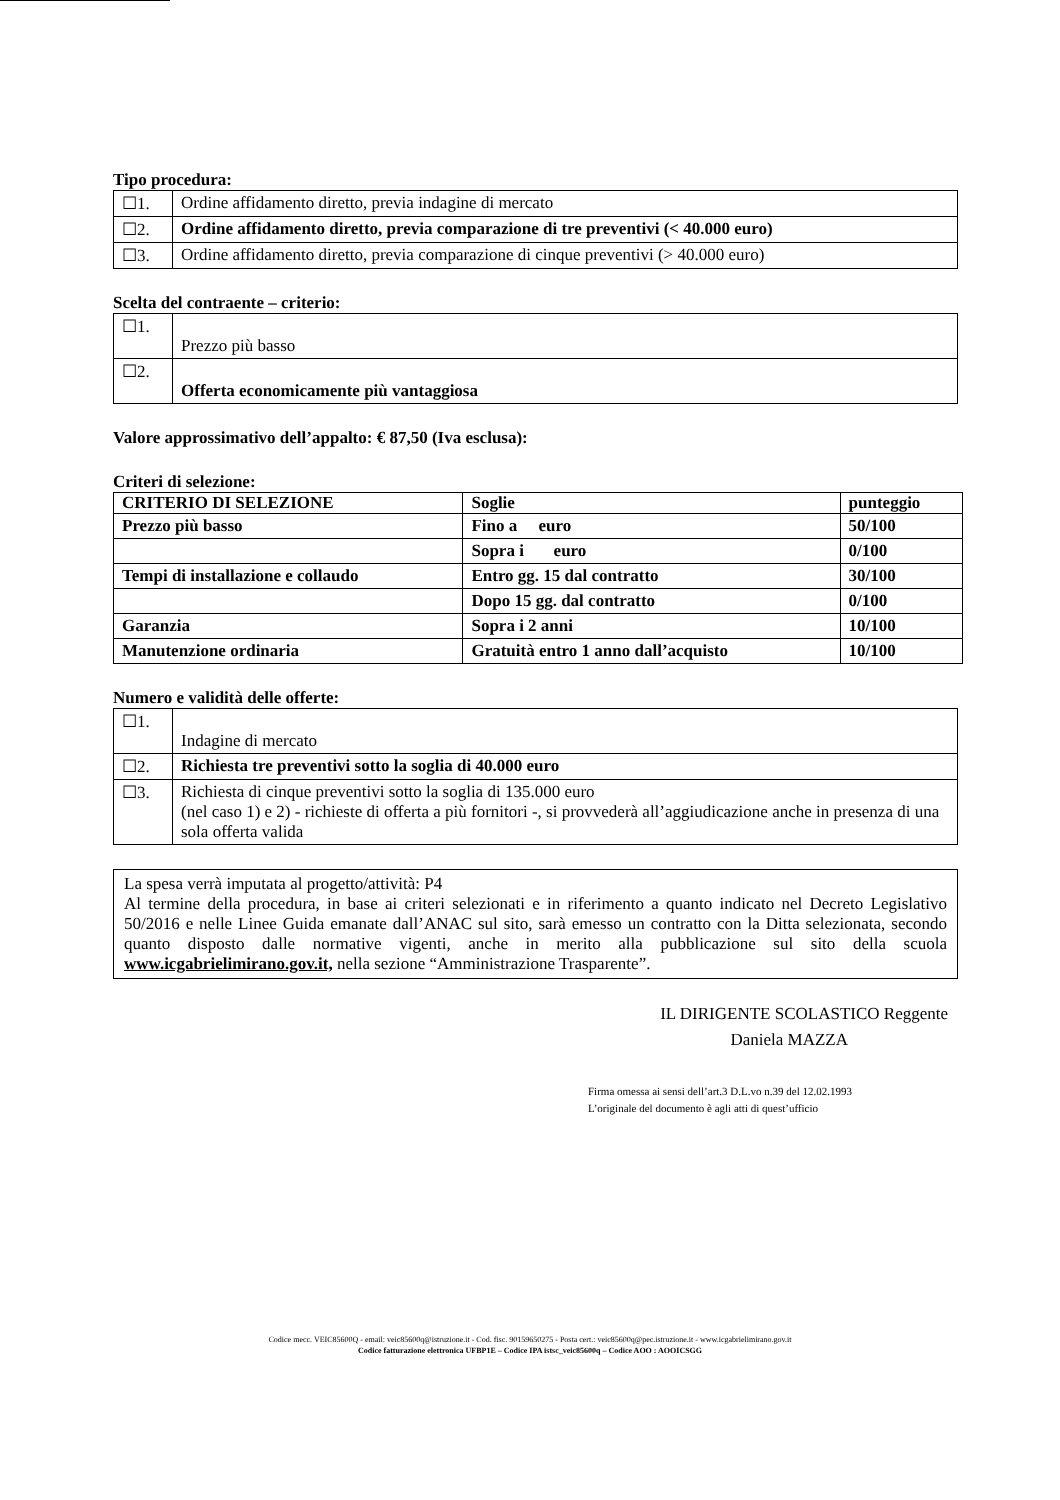Tipo procedura:
| ☐1. | Ordine affidamento diretto, previa indagine di mercato |
| ☐2. | Ordine affidamento diretto, previa comparazione di tre preventivi (< 40.000 euro) |
| ☐3. | Ordine affidamento diretto, previa comparazione di cinque preventivi (> 40.000 euro) |
Scelta del contraente – criterio:
| ☐1. | Prezzo più basso |
| ☐2. | Offerta economicamente più vantaggiosa |
Valore approssimativo dell’appalto: € 87,50 (Iva esclusa):
Criteri di selezione:
| CRITERIO DI SELEZIONE | Soglie | punteggio |
| --- | --- | --- |
| Prezzo più basso | Fino a euro | 50/100 |
| | Sopra i euro | 0/100 |
| Tempi di installazione e collaudo | Entro gg. 15 dal contratto | 30/100 |
| | Dopo 15 gg. dal contratto | 0/100 |
| Garanzia | Sopra i 2 anni | 10/100 |
| Manutenzione ordinaria | Gratuità entro 1 anno dall’acquisto | 10/100 |
Numero e validità delle offerte:
| ☐1. | Indagine di mercato |
| ☐2. | Richiesta tre preventivi sotto la soglia di 40.000 euro |
| ☐3. | Richiesta di cinque preventivi sotto la soglia di 135.000 euro (nel caso 1) e 2) - richieste di offerta a più fornitori -, si provvederà all’aggiudicazione anche in presenza di una sola offerta valida |
La spesa verrà imputata al progetto/attività: P4
Al termine della procedura, in base ai criteri selezionati e in riferimento a quanto indicato nel Decreto Legislativo 50/2016 e nelle Linee Guida emanate dall’ANAC sul sito, sarà emesso un contratto con la Ditta selezionata, secondo quanto disposto dalle normative vigenti, anche in merito alla pubblicazione sul sito della scuola www.icgabrielimirano.gov.it, nella sezione “Amministrazione Trasparente”.
IL DIRIGENTE SCOLASTICO Reggente
Daniela MAZZA
Firma omessa ai sensi dell’art.3 D.L.vo n.39 del 12.02.1993
L’originale del documento è agli atti di quest’ufficio
Codice mecc. VEIC85600Q - email: veic85600q@istruzione.it - Cod. fisc. 90159650275 - Posta cert.: veic85600q@pec.istruzione.it - www.icgabrielimirano.gov.it
Codice fatturazione elettronica UFBP1E – Codice IPA istsc_veic85600q – Codice AOO : AOOICSGG